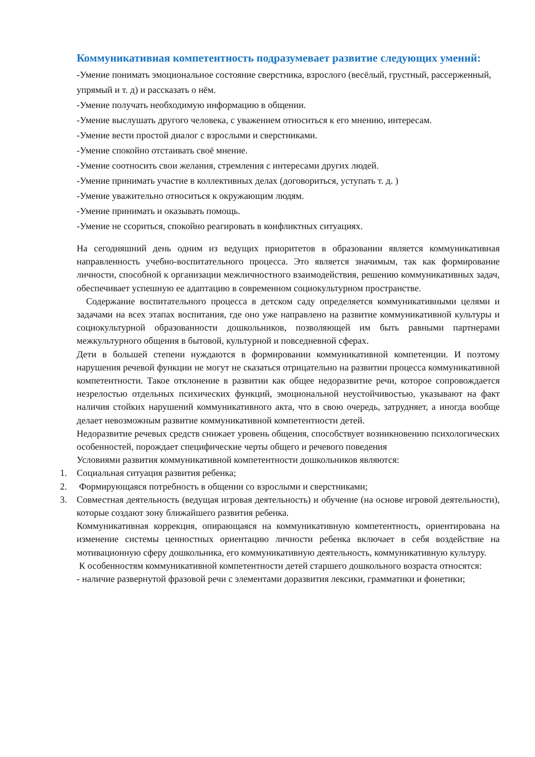Коммуникативная компетентность подразумевает развитие следующих умений:
-Умение понимать эмоциональное состояние сверстника, взрослого (весёлый, грустный, рассерженный, упрямый и т. д) и рассказать о нём.
-Умение получать необходимую информацию в общении.
-Умение выслушать другого человека, с уважением относиться к его мнению, интересам.
-Умение вести простой диалог с взрослыми и сверстниками.
-Умение спокойно отстаивать своё мнение.
-Умение соотносить свои желания, стремления с интересами других людей.
-Умение принимать участие в коллективных делах (договориться, уступать т. д. )
-Умение уважительно относиться к окружающим людям.
-Умение принимать и оказывать помощь.
-Умение не ссориться, спокойно реагировать в конфликтных ситуациях.
На сегодняшний день одним из ведущих приоритетов в образовании является коммуникативная направленность учебно-воспитательного процесса. Это является значимым, так как формирование личности, способной к организации межличностного взаимодействия, решению коммуникативных задач, обеспечивает успешную ее адаптацию в современном социокультурном пространстве.
Содержание воспитательного процесса в детском саду определяется коммуникативными целями и задачами на всех этапах воспитания, где оно уже направлено на развитие коммуникативной культуры и социокультурной образованности дошкольников, позволяющей им быть равными партнерами межкультурного общения в бытовой, культурной и повседневной сферах.
Дети в большей степени нуждаются в формировании коммуникативной компетенции. И поэтому нарушения речевой функции не могут не сказаться отрицательно на развитии процесса коммуникативной компетентности. Такое отклонение в развитии как общее недоразвитие речи, которое сопровождается незрелостью отдельных психических функций, эмоциональной неустойчивостью, указывают на факт наличия стойких нарушений коммуникативного акта, что в свою очередь, затрудняет, а иногда вообще делает невозможным развитие коммуникативной компетентности детей.
Недоразвитие речевых средств снижает уровень общения, способствует возникновению психологических особенностей, порождает специфические черты общего и речевого поведения
Условиями развития коммуникативной компетентности дошкольников являются:
1. Социальная ситуация развития ребенка;
2. Формирующаяся потребность в общении со взрослыми и сверстниками;
3. Совместная деятельность (ведущая игровая деятельность) и обучение (на основе игровой деятельности), которые создают зону ближайшего развития ребенка.
Коммуникативная коррекция, опирающаяся на коммуникативную компетентность, ориентирована на изменение системы ценностных ориентацию личности ребенка включает в себя воздействие на мотивационную сферу дошкольника, его коммуникативную деятельность, коммуникативную культуру.
К особенностям коммуникативной компетентности детей старшего дошкольного возраста относятся:
- наличие развернутой фразовой речи с элементами доразвития лексики, грамматики и фонетики;